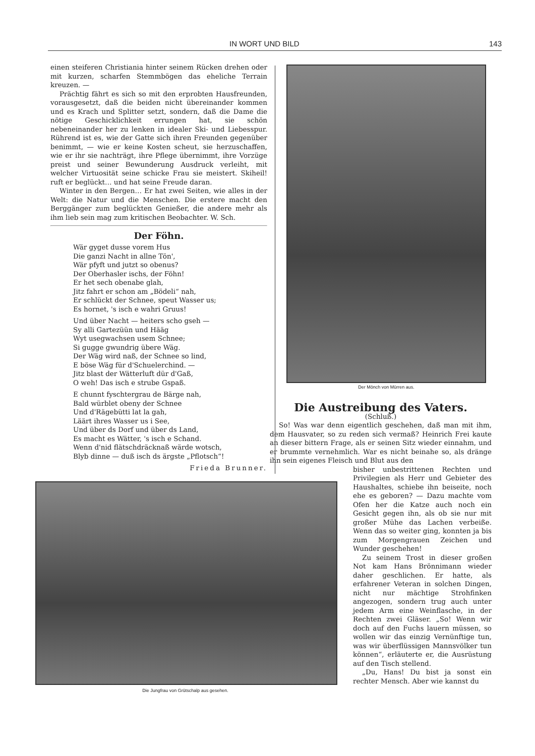IN WORT UND BILD 143
einen steiferen Christiania hinter seinem Rücken drehen oder mit kurzen, scharfen Stemmbögen das eheliche Terrain kreuzen. —
Prächtig fährt es sich so mit den erprobten Hausfreunden, vorausgesetzt, daß die beiden nicht übereinander kommen und es Krach und Splitter setzt, sondern, daß die Dame die nötige Geschicklichkeit errungen hat, sie schön nebeneinander her zu lenken in idealer Ski- und Liebesspur. Rührend ist es, wie der Gatte sich ihren Freunden gegenüber benimmt, — wie er keine Kosten scheut, sie herzuschaffen, wie er ihr sie nachträgt, ihre Pflege übernimmt, ihre Vorzüge preist und seiner Bewunderung Ausdruck verleiht, mit welcher Virtuosität seine schicke Frau sie meistert. Skiheil! ruft er beglückt… und hat seine Freude daran.
Winter in den Bergen… Er hat zwei Seiten, wie alles in der Welt: die Natur und die Menschen. Die erstere macht den Berggänger zum beglückten Genießer, die andere mehr als ihm lieb sein mag zum kritischen Beobachter. W. Sch.
Der Föhn.
Wär gyget dusse vorem Hus
Die ganzi Nacht in allne Tön',
Wär pfyft und jutzt so obenus?
Der Oberhasler ischs, der Föhn!
Er het sech obenabe glah,
Jitz fahrt er schon am „Bödeli“ nah,
Er schlückt der Schnee, speut Wasser us;
Es hornet, 's isch e wahri Gruus!
Und über Nacht — heiters scho gseh —
Sy alli Gartezüün und Hääg
Wyt usegwachsen usem Schnee;
Si gugge gwundrig übere Wäg.
Der Wäg wird naß, der Schnee so lind,
E böse Wäg für d'Schuelerchind. —
Jitz blast der Wätterluft dür d'Gaß,
O weh! Das isch e strube Gspaß.
E chunnt fyschtergrau de Bärge nah,
Bald würblet obeny der Schnee
Und d'Rägebütti lat la gah,
Läärt ihres Wasser us i See,
Und über ds Dorf und über ds Land,
Es macht es Wätter, 's isch e Schand.
Wenn d'nid flätschdräcknaß wärde wotsch,
Blyb dinne — duß isch ds ärgste „Pflotsch“!
Frieda Brunner.
Der Mönch von Mürren aus.
Die Austreibung des Vaters.
(Schluß.)
So! Was war denn eigentlich geschehen, daß man mit ihm, dem Hausvater, so zu reden sich vermaß? Heinrich Frei kaute an dieser bittern Frage, als er seinen Sitz wieder einnahm, und er brummte vernehmlich. War es nicht beinahe so, als dränge ihn sein eigenes Fleisch und Blut aus den
bisher unbestrittenen Rechten und Privilegien als Herr und Gebieter des Haushaltes, schiebe ihn beiseite, noch ehe es geboren? — Dazu machte vom Ofen her die Katze auch noch ein Gesicht gegen ihn, als ob sie nur mit großer Mühe das Lachen verbeiße. Wenn das so weiter ging, konnten ja bis zum Morgengrauen Zeichen und Wunder geschehen!
Zu seinem Trost in dieser großen Not kam Hans Brönnimann wieder daher geschlichen. Er hatte, als erfahrener Veteran in solchen Dingen, nicht nur mächtige Strohfinken angezogen, sondern trug auch unter jedem Arm eine Weinflasche, in der Rechten zwei Gläser. „So! Wenn wir doch auf den Fuchs lauern müssen, so wollen wir das einzig Vernünftige tun, was wir überflüssigen Mannsvölker tun können“, erläuterte er, die Ausrüstung auf den Tisch stellend.
„Du, Hans! Du bist ja sonst ein rechter Mensch. Aber wie kannst du
Die Jungfrau von Grütschalp aus gesehen.